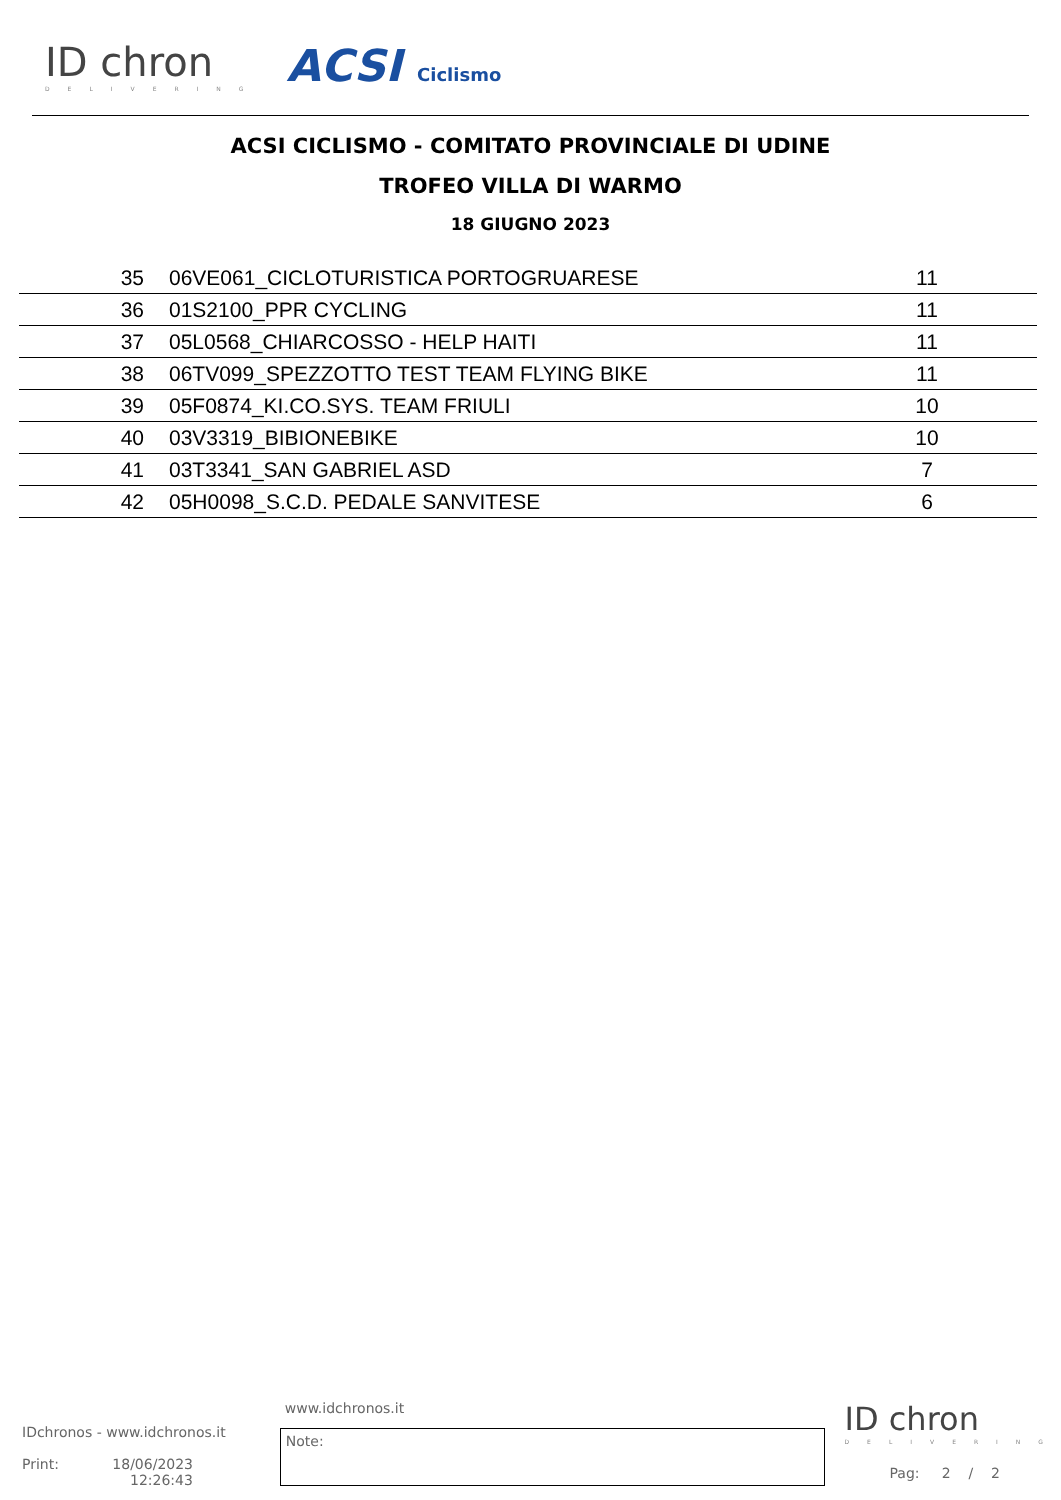ID chron
DELIVERING
ACSI Ciclismo
ACSI CICLISMO - COMITATO PROVINCIALE DI UDINE
TROFEO VILLA DI WARMO
18 GIUGNO 2023
| 35 | 06VE061_CICLOTURISTICA PORTOGRUARESE | 11 |
| 36 | 01S2100_PPR CYCLING | 11 |
| 37 | 05L0568_CHIARCOSSO - HELP HAITI | 11 |
| 38 | 06TV099_SPEZZOTTO TEST TEAM FLYING BIKE | 11 |
| 39 | 05F0874_KI.CO.SYS. TEAM FRIULI | 10 |
| 40 | 03V3319_BIBIONEBIKE | 10 |
| 41 | 03T3341_SAN GABRIEL ASD | 7 |
| 42 | 05H0098_S.C.D. PEDALE SANVITESE | 6 |
IDchronos - www.idchronos.it
Print: 18/06/2023
12:26:43
www.idchronos.it
Note:
ID chron
DELIVERING
Pag: 2 / 2